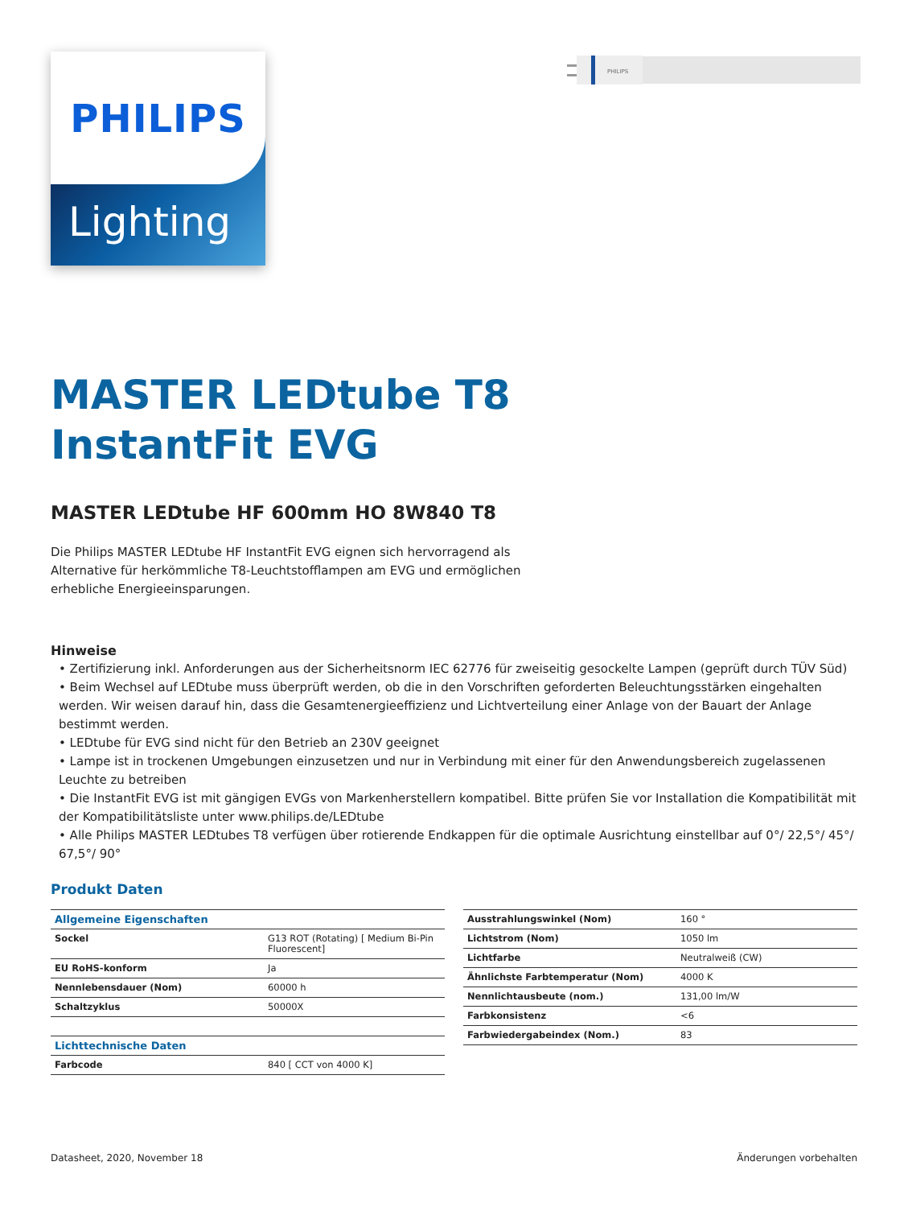PHILIPS
Lighting
PHILIPS
MASTER LEDtube T8
InstantFit EVG
MASTER LEDtube HF 600mm HO 8W840 T8
Die Philips MASTER LEDtube HF InstantFit EVG eignen sich hervorragend als Alternative für herkömmliche T8-Leuchtstofflampen am EVG und ermöglichen erhebliche Energieeinsparungen.
Hinweise
• Zertifizierung inkl. Anforderungen aus der Sicherheitsnorm IEC 62776 für zweiseitig gesockelte Lampen (geprüft durch TÜV Süd)
• Beim Wechsel auf LEDtube muss überprüft werden, ob die in den Vorschriften geforderten Beleuchtungsstärken eingehalten werden. Wir weisen darauf hin, dass die Gesamtenergieeffizienz und Lichtverteilung einer Anlage von der Bauart der Anlage bestimmt werden.
• LEDtube für EVG sind nicht für den Betrieb an 230V geeignet
• Lampe ist in trockenen Umgebungen einzusetzen und nur in Verbindung mit einer für den Anwendungsbereich zugelassenen Leuchte zu betreiben
• Die InstantFit EVG ist mit gängigen EVGs von Markenherstellern kompatibel. Bitte prüfen Sie vor Installation die Kompatibilität mit der Kompatibilitätsliste unter www.philips.de/LEDtube
• Alle Philips MASTER LEDtubes T8 verfügen über rotierende Endkappen für die optimale Ausrichtung einstellbar auf 0°/ 22,5°/ 45°/ 67,5°/ 90°
Produkt Daten
| Allgemeine Eigenschaften | |
| --- | --- |
| Sockel | G13 ROT (Rotating) [ Medium Bi-Pin Fluorescent] |
| EU RoHS-konform | Ja |
| Nennlebensdauer (Nom) | 60000 h |
| Schaltzyklus | 50000X |
| Lichttechnische Daten | |
| Farbcode | 840 [ CCT von 4000 K] |
| Ausstrahlungswinkel (Nom) | 160 ° |
| Lichtstrom (Nom) | 1050 lm |
| Lichtfarbe | Neutralweiß (CW) |
| Ähnlichste Farbtemperatur (Nom) | 4000 K |
| Nennlichtausbeute (nom.) | 131,00 lm/W |
| Farbkonsistenz | <6 |
| Farbwiedergabeindex (Nom.) | 83 |
Datasheet, 2020, November 18 Änderungen vorbehalten